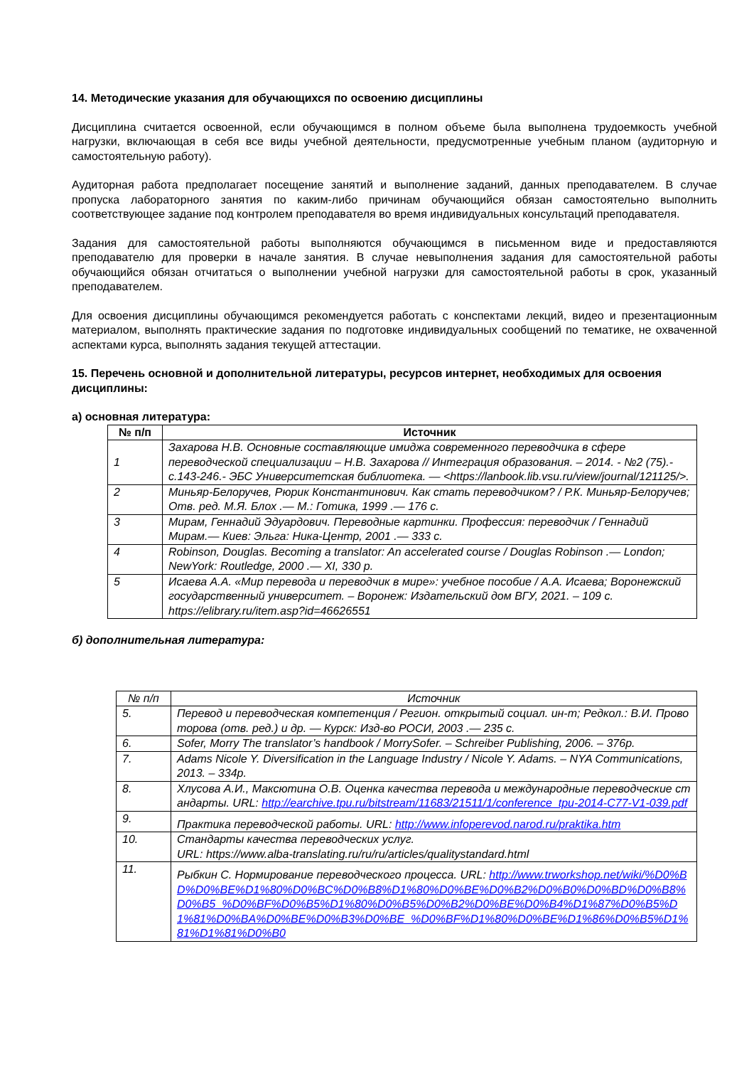14. Методические указания для обучающихся по освоению дисциплины
Дисциплина считается освоенной, если обучающимся в полном объеме была выполнена трудоемкость учебной нагрузки, включающая в себя все виды учебной деятельности, предусмотренные учебным планом (аудиторную и самостоятельную работу).
Аудиторная работа предполагает посещение занятий и выполнение заданий, данных преподавателем. В случае пропуска лабораторного занятия по каким-либо причинам обучающийся обязан самостоятельно выполнить соответствующее задание под контролем преподавателя во время индивидуальных консультаций преподавателя.
Задания для самостоятельной работы выполняются обучающимся в письменном виде и предоставляются преподавателю для проверки в начале занятия. В случае невыполнения задания для самостоятельной работы обучающийся обязан отчитаться о выполнении учебной нагрузки для самостоятельной работы в срок, указанный преподавателем.
Для освоения дисциплины обучающимся рекомендуется работать с конспектами лекций, видео и презентационным материалом, выполнять практические задания по подготовке индивидуальных сообщений по тематике, не охваченной аспектами курса, выполнять задания текущей аттестации.
15. Перечень основной и дополнительной литературы, ресурсов интернет, необходимых для освоения дисциплины:
а) основная литература:
| № п/п | Источник |
| --- | --- |
| 1 | Захарова Н.В. Основные составляющие имиджа современного переводчика в сфере переводческой специализации – Н.В. Захарова // Интеграция образования. – 2014. - №2 (75).- с.143-246.- ЭБС Университетская библиотека. — <https://lanbook.lib.vsu.ru/view/journal/121125/>. |
| 2 | Миньяр-Белоручев, Рюрик Константинович. Как стать переводчиком? / Р.К. Миньяр-Белоручев; Отв. ред. М.Я. Блох .— М.: Готика, 1999 .— 176 с. |
| 3 | Мирам, Геннадий Эдуардович. Переводные картинки. Профессия: переводчик / Геннадий Мирам.— Киев: Эльга: Ника-Центр, 2001 .— 333 с. |
| 4 | Robinson, Douglas. Becoming a translator: An accelerated course / Douglas Robinson .— London; NewYork: Routledge, 2000 .— XI, 330 p. |
| 5 | Исаева А.А. «Мир перевода и переводчик в мире»: учебное пособие / А.А. Исаева; Воронежский государственный университет. – Воронеж: Издательский дом ВГУ, 2021. – 109 с. https://elibrary.ru/item.asp?id=46626551 |
б) дополнительная литература:
| № п/п | Источник |
| 5. | Перевод и переводческая компетенция / Регион. открытый социал. ин-т; Редкол.: В.И. Провоторова (отв. ред.) и др. — Курск: Изд-во РОСИ, 2003 .— 235 с. |
| 6. | Sofer, Morry The translator’s handbook / MorrySofer. – Schreiber Publishing, 2006. – 376p. |
| 7. | Adams Nicole Y. Diversification in the Language Industry / Nicole Y. Adams. – NYA Communications, 2013. – 334p. |
| 8. | Хлусова А.И., Максютина О.В. Оценка качества перевода и международные переводческие стандарты. URL: http://earchive.tpu.ru/bitstream/11683/21511/1/conference_tpu-2014-C77-V1-039.pdf |
| 9. | Практика переводческой работы. URL: http://www.infoperevod.narod.ru/praktika.htm |
| 10. | Стандарты качества переводческих услуг. URL: https://www.alba-translating.ru/ru/ru/articles/qualitystandard.html |
| 11. | Рыбкин С. Нормирование переводческого процесса. URL: http://www.trworkshop.net/wiki/%D0%BD%D0%BE%D1%80%D0%BC%D0%B8%D1%80%D0%BE%D0%B2%D0%B0%D0%BD%D0%B8%D0%B5_%D0%BF%D0%B5%D1%80%D0%B5%D0%B2%D0%BE%D0%B4%D1%87%D0%B5%D1%81%D0%BA%D0%BE%D0%B3%D0%BE_%D0%BF%D1%80%D0%BE%D1%86%D0%B5%D1%81%D1%81%D0%B0 |